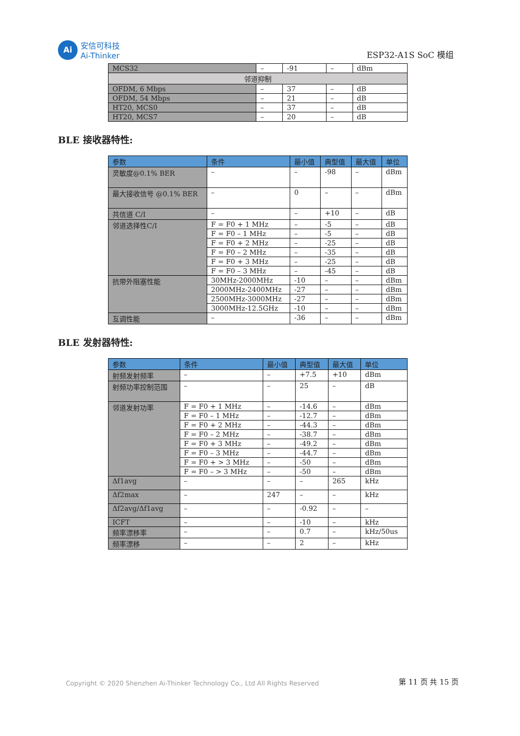Ai
安信可科技
Ai-Thinker
ESP32-A1S SoC 模组
| MCS32 | – | -91 | – | dBm |
| 邻道抑制 | | | | |
| OFDM, 6 Mbps | – | 37 | – | dB |
| OFDM, 54 Mbps | – | 21 | – | dB |
| HT20, MCS0 | – | 37 | – | dB |
| HT20, MCS7 | – | 20 | – | dB |
BLE 接收器特性:
| 参数 | 条件 | 最小值 | 典型值 | 最大值 | 单位 |
| --- | --- | --- | --- | --- | --- |
| 灵敏度@0.1% BER | – | – | -98 | – | dBm |
| 最大接收信号 @0.1% BER | – | 0 | – | – | dBm |
| 共信道 C/I | – | – | +10 | – | dB |
| 邻道选择性C/I | F = F0 + 1 MHz | – | -5 | – | dB |
| | F = F0 – 1 MHz | – | -5 | – | dB |
| | F = F0 + 2 MHz | – | -25 | – | dB |
| | F = F0 – 2 MHz | – | -35 | – | dB |
| | F = F0 + 3 MHz | – | -25 | – | dB |
| | F = F0 – 3 MHz | – | -45 | – | dB |
| 抗带外阻塞性能 | 30MHz-2000MHz | -10 | – | – | dBm |
| | 2000MHz-2400MHz | -27 | – | – | dBm |
| | 2500MHz-3000MHz | -27 | – | – | dBm |
| | 3000MHz-12.5GHz | -10 | – | – | dBm |
| 互调性能 | – | -36 | – | – | dBm |
BLE 发射器特性:
| 参数 | 条件 | 最小值 | 典型值 | 最大值 | 单位 |
| --- | --- | --- | --- | --- | --- |
| 射频发射频率 | – | – | +7.5 | +10 | dBm |
| 射频功率控制范围 | – | – | 25 | – | dB |
| 邻道发射功率 | F = F0 + 1 MHz | – | -14.6 | – | dBm |
| | F = F0 – 1 MHz | – | -12.7 | – | dBm |
| | F = F0 + 2 MHz | – | -44.3 | – | dBm |
| | F = F0 – 2 MHz | – | -38.7 | – | dBm |
| | F = F0 + 3 MHz | – | -49.2 | – | dBm |
| | F = F0 – 3 MHz | – | -44.7 | – | dBm |
| | F = F0 + > 3 MHz | – | -50 | – | dBm |
| | F = F0 – > 3 MHz | – | -50 | – | dBm |
| Δf1avg | – | – | – | 265 | kHz |
| Δf2max | – | 247 | – | – | kHz |
| Δf2avg/Δf1avg | – | – | -0.92 | – | – |
| ICFT | – | – | -10 | – | kHz |
| 频率漂移率 | – | – | 0.7 | – | kHz/50us |
| 频率漂移 | – | – | 2 | – | kHz |
Copyright © 2020 Shenzhen Ai-Thinker Technology Co., Ltd All Rights Reserved
第 11 页 共 15 页